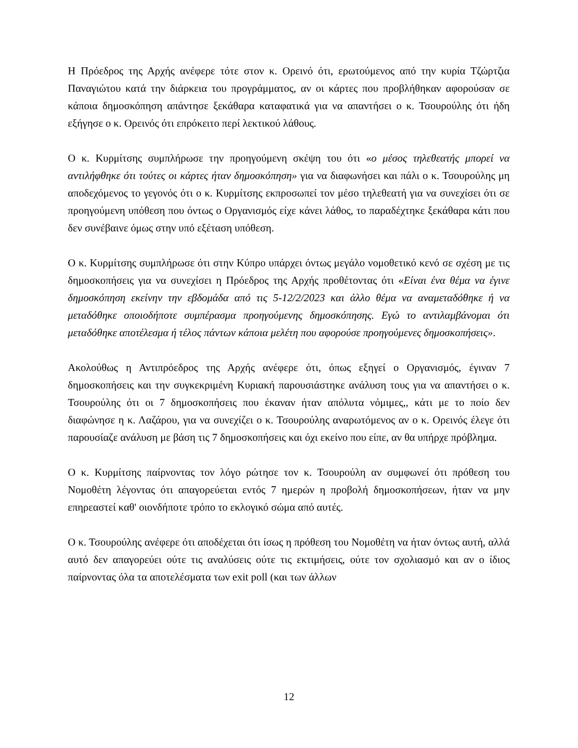Η Πρόεδρος της Αρχής ανέφερε τότε στον κ. Ορεινό ότι, ερωτούμενος από την κυρία Τζώρτζια Παναγιώτου κατά την διάρκεια του προγράμματος, αν οι κάρτες που προβλήθηκαν αφορούσαν σε κάποια δημοσκόπηση απάντησε ξεκάθαρα καταφατικά για να απαντήσει ο κ. Τσουρούλης ότι ήδη εξήγησε ο κ. Ορεινός ότι επρόκειτο περί λεκτικού λάθους.
Ο κ. Κυρμίτσης συμπλήρωσε την προηγούμενη σκέψη του ότι «ο μέσος τηλεθεατής μπορεί να αντιλήφθηκε ότι τούτες οι κάρτες ήταν δημοσκόπηση» για να διαφωνήσει και πάλι ο κ. Τσουρούλης μη αποδεχόμενος το γεγονός ότι ο κ. Κυρμίτσης εκπροσωπεί τον μέσο τηλεθεατή για να συνεχίσει ότι σε προηγούμενη υπόθεση που όντως ο Οργανισμός είχε κάνει λάθος, το παραδέχτηκε ξεκάθαρα κάτι που δεν συνέβαινε όμως στην υπό εξέταση υπόθεση.
Ο κ. Κυρμίτσης συμπλήρωσε ότι στην Κύπρο υπάρχει όντως μεγάλο νομοθετικό κενό σε σχέση με τις δημοσκοπήσεις για να συνεχίσει η Πρόεδρος της Αρχής προθέτοντας ότι «Είναι ένα θέμα να έγινε δημοσκόπηση εκείνην την εβδομάδα από τις 5-12/2/2023 και άλλο θέμα να αναμεταδόθηκε ή να μεταδόθηκε οποιοδήποτε συμπέρασμα προηγούμενης δημοσκόπησης. Εγώ το αντιλαμβάνομαι ότι μεταδόθηκε αποτέλεσμα ή τέλος πάντων κάποια μελέτη που αφορούσε προηγούμενες δημοσκοπήσεις».
Ακολούθως η Αντιπρόεδρος της Αρχής ανέφερε ότι, όπως εξηγεί ο Οργανισμός, έγιναν 7 δημοσκοπήσεις και την συγκεκριμένη Κυριακή παρουσιάστηκε ανάλυση τους για να απαντήσει ο κ. Τσουρούλης ότι οι 7 δημοσκοπήσεις που έκαναν ήταν απόλυτα νόμιμες,, κάτι με το ποίο δεν διαφώνησε η κ. Λαζάρου, για να συνεχίζει ο κ. Τσουρούλης αναρωτόμενος αν ο κ. Ορεινός έλεγε ότι παρουσίαζε ανάλυση με βάση τις 7 δημοσκοπήσεις και όχι εκείνο που είπε, αν θα υπήρχε πρόβλημα.
Ο κ. Κυρμίτσης παίρνοντας τον λόγο ρώτησε τον κ. Τσουρούλη αν συμφωνεί ότι πρόθεση του Νομοθέτη λέγοντας ότι απαγορεύεται εντός 7 ημερών η προβολή δημοσκοπήσεων, ήταν να μην επηρεαστεί καθ' οιονδήποτε τρόπο το εκλογικό σώμα από αυτές.
Ο κ. Τσουρούλης ανέφερε ότι αποδέχεται ότι ίσως η πρόθεση του Νομοθέτη να ήταν όντως αυτή, αλλά αυτό δεν απαγορεύει ούτε τις αναλύσεις ούτε τις εκτιμήσεις, ούτε τον σχολιασμό και αν ο ίδιος παίρνοντας όλα τα αποτελέσματα των exit poll (και των άλλων
12